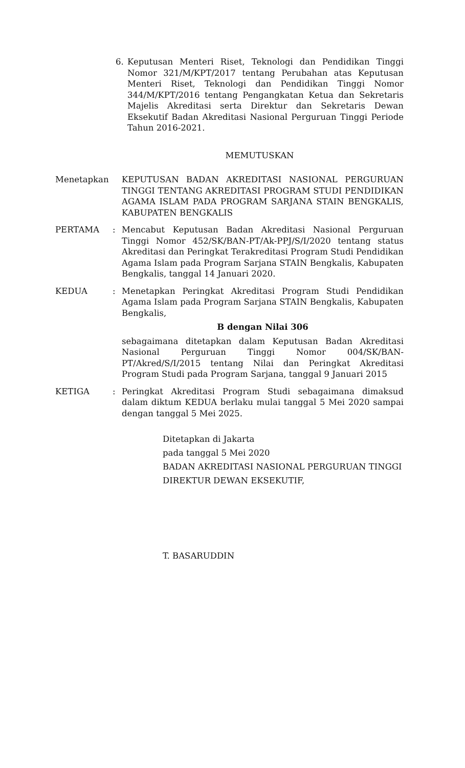6. Keputusan Menteri Riset, Teknologi dan Pendidikan Tinggi Nomor 321/M/KPT/2017 tentang Perubahan atas Keputusan Menteri Riset, Teknologi dan Pendidikan Tinggi Nomor 344/M/KPT/2016 tentang Pengangkatan Ketua dan Sekretaris Majelis Akreditasi serta Direktur dan Sekretaris Dewan Eksekutif Badan Akreditasi Nasional Perguruan Tinggi Periode Tahun 2016-2021.
MEMUTUSKAN
Menetapkan KEPUTUSAN BADAN AKREDITASI NASIONAL PERGURUAN TINGGI TENTANG AKREDITASI PROGRAM STUDI PENDIDIKAN AGAMA ISLAM PADA PROGRAM SARJANA STAIN BENGKALIS, KABUPATEN BENGKALIS
PERTAMA : Mencabut Keputusan Badan Akreditasi Nasional Perguruan Tinggi Nomor 452/SK/BAN-PT/Ak-PPJ/S/I/2020 tentang status Akreditasi dan Peringkat Terakreditasi Program Studi Pendidikan Agama Islam pada Program Sarjana STAIN Bengkalis, Kabupaten Bengkalis, tanggal 14 Januari 2020.
KEDUA : Menetapkan Peringkat Akreditasi Program Studi Pendidikan Agama Islam pada Program Sarjana STAIN Bengkalis, Kabupaten Bengkalis,
B dengan Nilai 306
sebagaimana ditetapkan dalam Keputusan Badan Akreditasi Nasional Perguruan Tinggi Nomor 004/SK/BAN-PT/Akred/S/I/2015 tentang Nilai dan Peringkat Akreditasi Program Studi pada Program Sarjana, tanggal 9 Januari 2015
KETIGA : Peringkat Akreditasi Program Studi sebagaimana dimaksud dalam diktum KEDUA berlaku mulai tanggal 5 Mei 2020 sampai dengan tanggal 5 Mei 2025.
Ditetapkan di Jakarta
pada tanggal 5 Mei 2020
BADAN AKREDITASI NASIONAL PERGURUAN TINGGI
DIREKTUR DEWAN EKSEKUTIF,
T. BASARUDDIN